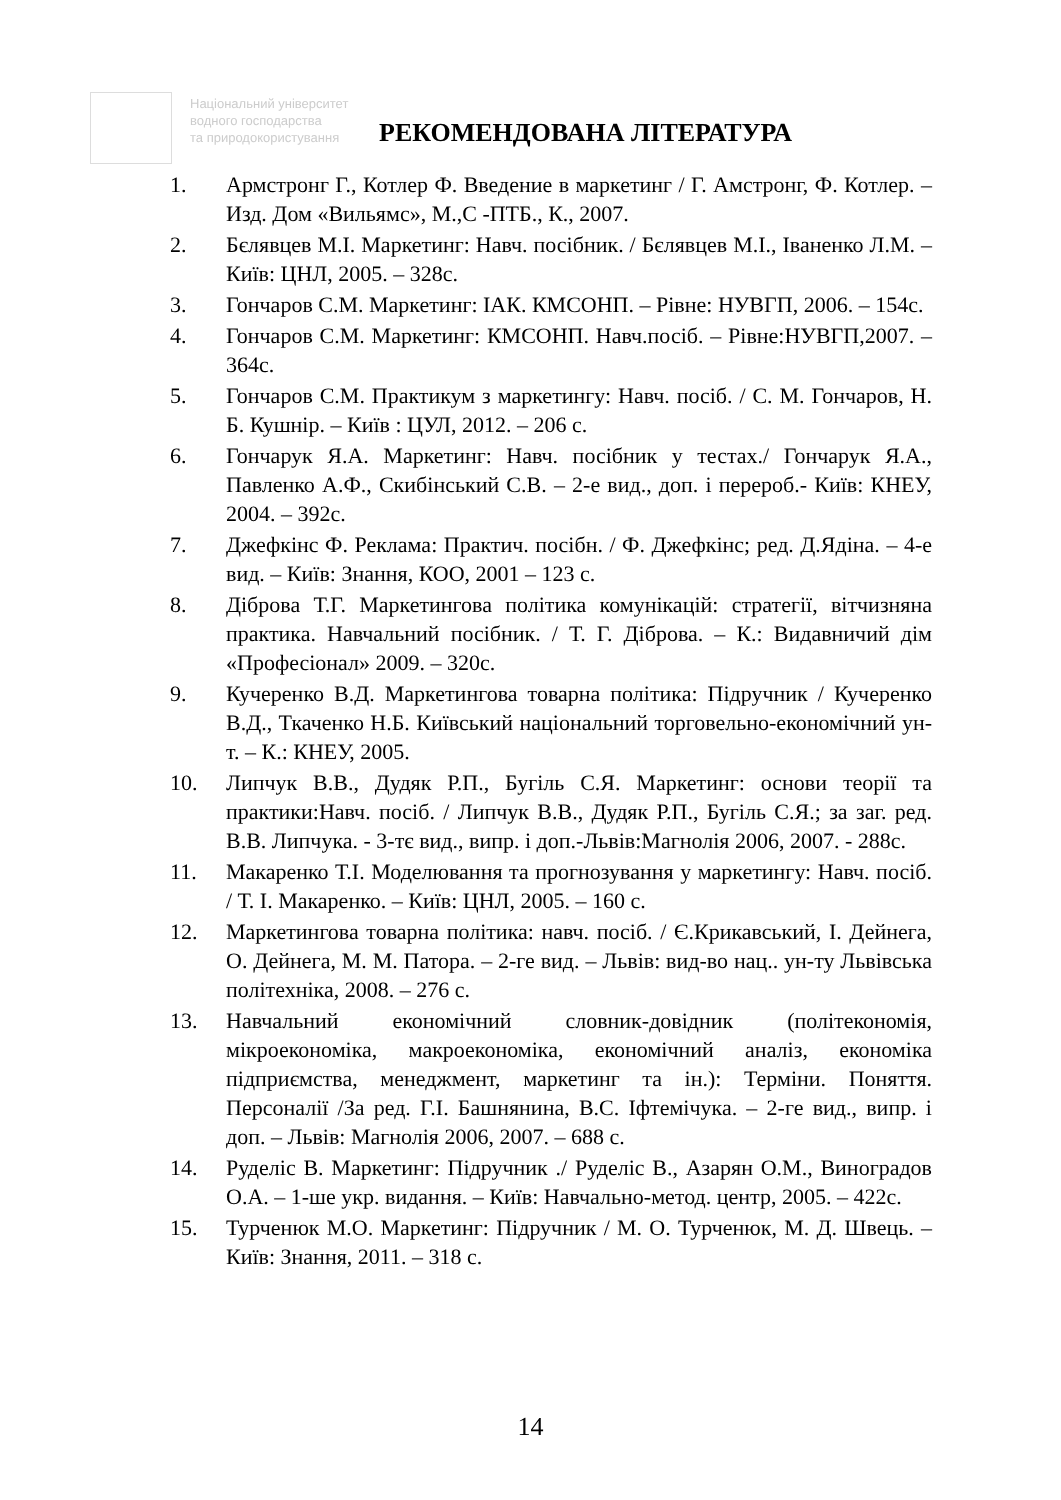Національний університет
водного господарства
та природокористування
РЕКОМЕНДОВАНА ЛІТЕРАТУРА
1. Армстронг Г., Котлер Ф. Введение в маркетинг / Г. Амстронг, Ф. Котлер. – Изд. Дом «Вильямс», М.,С -ПТБ., К., 2007.
2. Бєлявцев М.І. Маркетинг: Навч. посібник. / Бєлявцев М.І., Іваненко Л.М. – Київ: ЦНЛ, 2005. – 328с.
3. Гончаров С.М. Маркетинг: ІАК. КМСОНП. – Рівне: НУВГП, 2006. – 154с.
4. Гончаров С.М. Маркетинг: КМСОНП. Навч.посіб. – Рівне:НУВГП,2007. – 364с.
5. Гончаров С.М. Практикум з маркетингу: Навч. посіб. / С. М. Гончаров, Н. Б. Кушнір. – Київ : ЦУЛ, 2012. – 206 с.
6. Гончарук Я.А. Маркетинг: Навч. посібник у тестах./ Гончарук Я.А., Павленко А.Ф., Скибінський С.В. – 2-е вид., доп. і перероб.- Київ: КНЕУ, 2004. – 392с.
7. Джефкінс Ф. Реклама: Практич. посібн. / Ф. Джефкінс; ред. Д.Ядіна. – 4-е вид. – Київ: Знання, КОО, 2001 – 123 с.
8. Діброва Т.Г. Маркетингова політика комунікацій: стратегії, вітчизняна практика. Навчальний посібник. / Т. Г. Діброва. – К.: Видавничий дім «Професіонал» 2009. – 320с.
9. Кучеренко В.Д. Маркетингова товарна політика: Підручник / Кучеренко В.Д., Ткаченко Н.Б. Київський національний торговельно-економічний ун-т. – К.: КНЕУ, 2005.
10. Липчук В.В., Дудяк Р.П., Бугіль С.Я. Маркетинг: основи теорії та практики:Навч. посіб. / Липчук В.В., Дудяк Р.П., Бугіль С.Я.; за заг. ред. В.В. Липчука. - 3-тє вид., випр. і доп.-Львів:Магнолія 2006, 2007. - 288с.
11. Макаренко Т.І. Моделювання та прогнозування у маркетингу: Навч. посіб. / Т. І. Макаренко. – Київ: ЦНЛ, 2005. – 160 с.
12. Маркетингова товарна політика: навч. посіб. / Є.Крикавський, І. Дейнега, О. Дейнега, М. М. Патора. – 2-ге вид. – Львів: вид-во нац.. ун-ту Львівська політехніка, 2008. – 276 с.
13. Навчальний економічний словник-довідник (політекономія, мікроекономіка, макроекономіка, економічний аналіз, економіка підприємства, менеджмент, маркетинг та ін.): Терміни. Поняття. Персоналії /За ред. Г.І. Башнянина, В.С. Іфтемічука. – 2-ге вид., випр. і доп. – Львів: Магнолія 2006, 2007. – 688 с.
14. Руделіс В. Маркетинг: Підручник ./ Руделіс В., Азарян О.М., Виноградов О.А. – 1-ше укр. видання. – Київ: Навчально-метод. центр, 2005. – 422с.
15. Турченюк М.О. Маркетинг: Підручник / М. О. Турченюк, М. Д. Швець. – Київ: Знання, 2011. – 318 с.
14